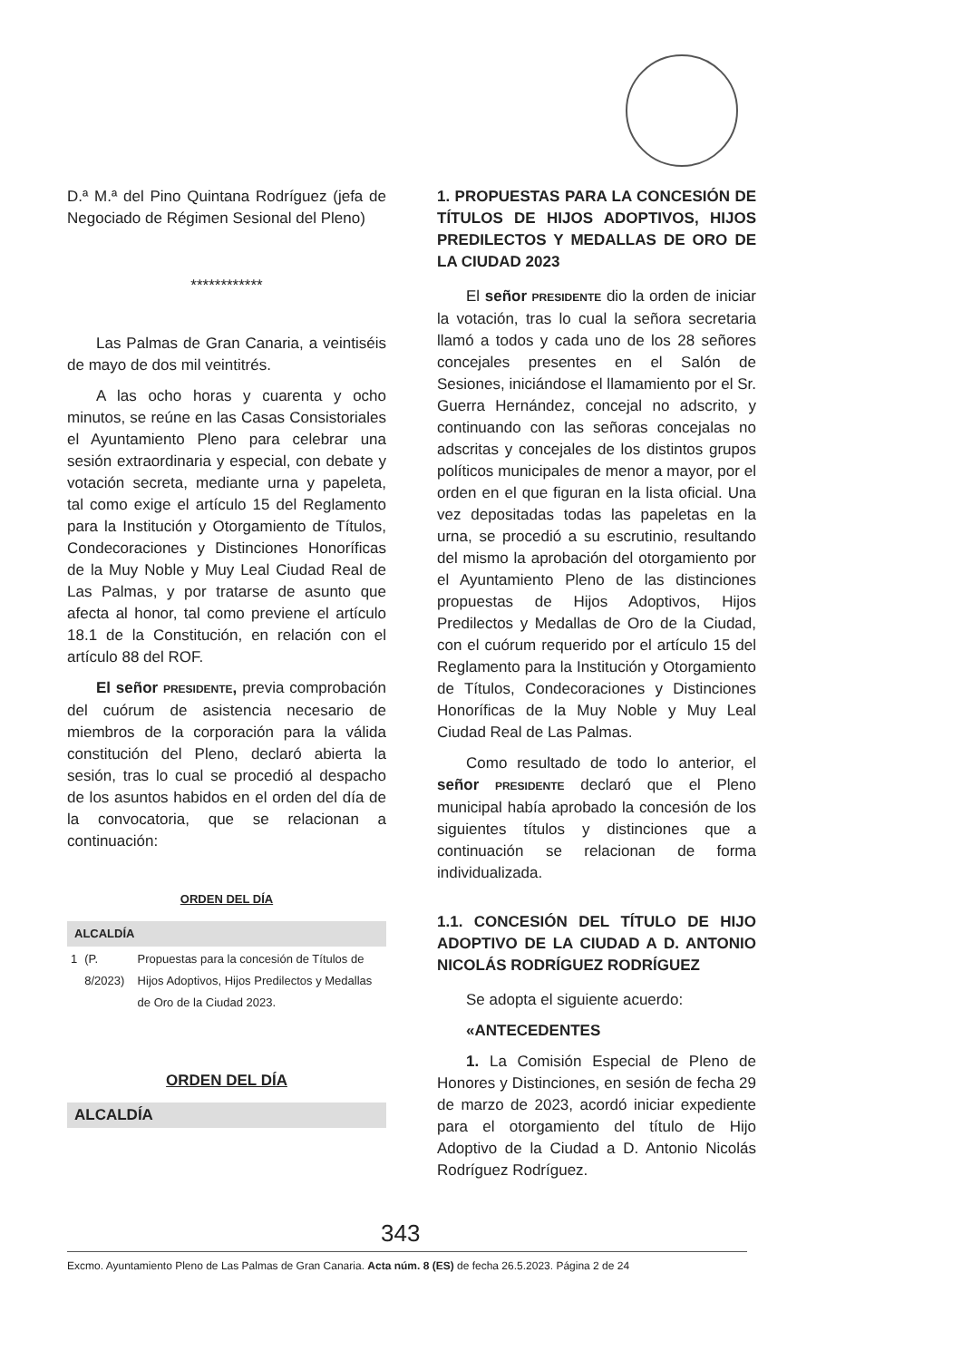D.ª M.ª del Pino Quintana Rodríguez (jefa de Negociado de Régimen Sesional del Pleno)
************
Las Palmas de Gran Canaria, a veintiséis de mayo de dos mil veintitrés.
A las ocho horas y cuarenta y ocho minutos, se reúne en las Casas Consistoriales el Ayuntamiento Pleno para celebrar una sesión extraordinaria y especial, con debate y votación secreta, mediante urna y papeleta, tal como exige el artículo 15 del Reglamento para la Institución y Otorgamiento de Títulos, Condecoraciones y Distinciones Honoríficas de la Muy Noble y Muy Leal Ciudad Real de Las Palmas, y por tratarse de asunto que afecta al honor, tal como previene el artículo 18.1 de la Constitución, en relación con el artículo 88 del ROF.
El señor PRESIDENTE, previa comprobación del cuórum de asistencia necesario de miembros de la corporación para la válida constitución del Pleno, declaró abierta la sesión, tras lo cual se procedió al despacho de los asuntos habidos en el orden del día de la convocatoria, que se relacionan a continuación:
ORDEN DEL DÍA
ALCALDÍA
| 1 | (P. 8/2023) | Propuestas para la concesión de Títulos de Hijos Adoptivos, Hijos Predilectos y Medallas de Oro de la Ciudad 2023. |
ORDEN DEL DÍA
ALCALDÍA
1. PROPUESTAS PARA LA CONCESIÓN DE TÍTULOS DE HIJOS ADOPTIVOS, HIJOS PREDILECTOS Y MEDALLAS DE ORO DE LA CIUDAD 2023
El señor PRESIDENTE dio la orden de iniciar la votación, tras lo cual la señora secretaria llamó a todos y cada uno de los 28 señores concejales presentes en el Salón de Sesiones, iniciándose el llamamiento por el Sr. Guerra Hernández, concejal no adscrito, y continuando con las señoras concejalas no adscritas y concejales de los distintos grupos políticos municipales de menor a mayor, por el orden en el que figuran en la lista oficial. Una vez depositadas todas las papeletas en la urna, se procedió a su escrutinio, resultando del mismo la aprobación del otorgamiento por el Ayuntamiento Pleno de las distinciones propuestas de Hijos Adoptivos, Hijos Predilectos y Medallas de Oro de la Ciudad, con el cuórum requerido por el artículo 15 del Reglamento para la Institución y Otorgamiento de Títulos, Condecoraciones y Distinciones Honoríficas de la Muy Noble y Muy Leal Ciudad Real de Las Palmas.
Como resultado de todo lo anterior, el señor PRESIDENTE declaró que el Pleno municipal había aprobado la concesión de los siguientes títulos y distinciones que a continuación se relacionan de forma individualizada.
1.1. CONCESIÓN DEL TÍTULO DE HIJO ADOPTIVO DE LA CIUDAD A D. ANTONIO NICOLÁS RODRÍGUEZ RODRÍGUEZ
Se adopta el siguiente acuerdo:
«ANTECEDENTES
1. La Comisión Especial de Pleno de Honores y Distinciones, en sesión de fecha 29 de marzo de 2023, acordó iniciar expediente para el otorgamiento del título de Hijo Adoptivo de la Ciudad a D. Antonio Nicolás Rodríguez Rodríguez.
343
Excmo. Ayuntamiento Pleno de Las Palmas de Gran Canaria. Acta núm. 8 (ES) de fecha 26.5.2023. Página 2 de 24